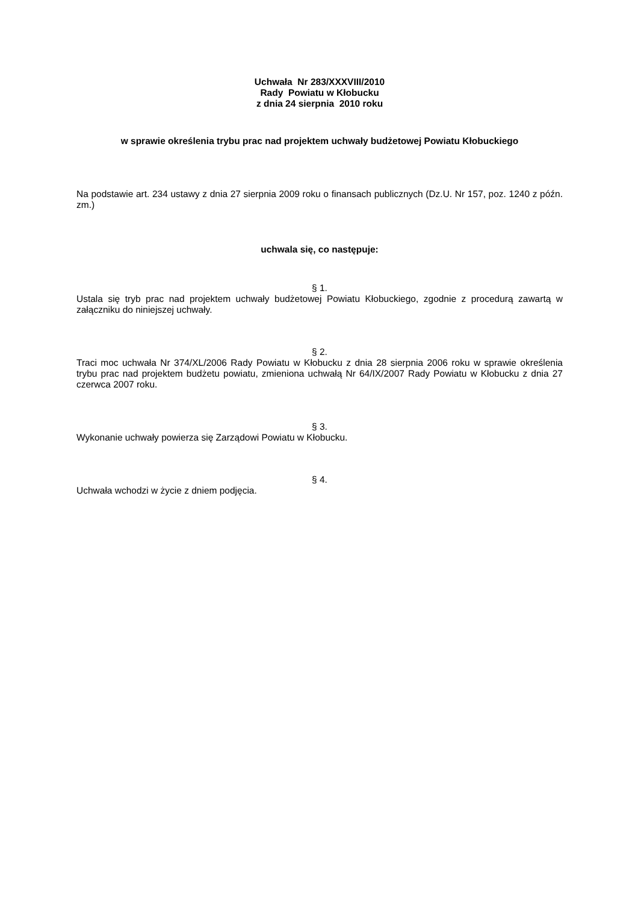Uchwała Nr 283/XXXVIII/2010
Rady Powiatu w Kłobucku
z dnia 24 sierpnia 2010 roku
w sprawie określenia trybu prac nad projektem uchwały budżetowej Powiatu Kłobuckiego
Na podstawie art. 234 ustawy z dnia 27 sierpnia 2009 roku o finansach publicznych (Dz.U. Nr 157, poz. 1240 z późn. zm.)
uchwala się, co następuje:
§ 1.
Ustala się tryb prac nad projektem uchwały budżetowej Powiatu Kłobuckiego, zgodnie z procedurą zawartą w załączniku do niniejszej uchwały.
§ 2.
Traci moc uchwała Nr 374/XL/2006 Rady Powiatu w Kłobucku z dnia 28 sierpnia 2006 roku w sprawie określenia trybu prac nad projektem budżetu powiatu, zmieniona uchwałą Nr 64/IX/2007 Rady Powiatu w Kłobucku z dnia 27 czerwca 2007 roku.
§ 3.
Wykonanie uchwały powierza się Zarządowi Powiatu w Kłobucku.
§ 4.
Uchwała wchodzi w życie z dniem podjęcia.